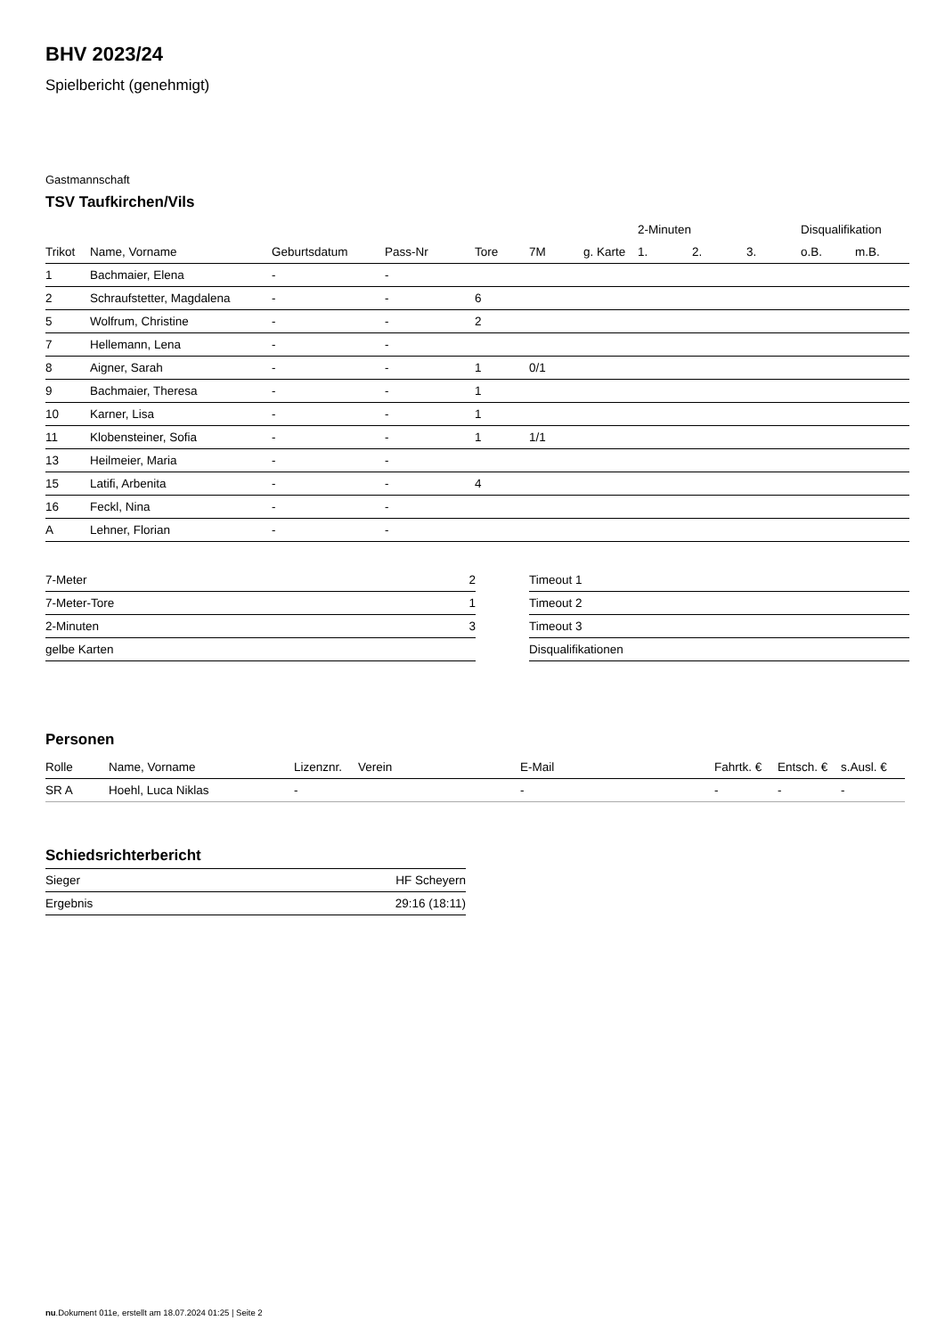BHV 2023/24
Spielbericht (genehmigt)
Gastmannschaft
TSV Taufkirchen/Vils
| | | | | | | | 2-Minuten | | | Disqualifikation | |
| --- | --- | --- | --- | --- | --- | --- | --- | --- | --- | --- | --- |
| Trikot | Name, Vorname | Geburtsdatum | Pass-Nr | Tore | 7M | g. Karte | 1. | 2. | 3. | o.B. | m.B. |
| 1 | Bachmaier, Elena | - | - | | | | | | | | |
| 2 | Schraufstetter, Magdalena | - | - | 6 | | | | | | | |
| 5 | Wolfrum, Christine | - | - | 2 | | | | | | | |
| 7 | Hellemann, Lena | - | - | | | | | | | | |
| 8 | Aigner, Sarah | - | - | 1 | 0/1 | | | | | | |
| 9 | Bachmaier, Theresa | - | - | 1 | | | | | | | |
| 10 | Karner, Lisa | - | - | 1 | | | | | | | |
| 11 | Klobensteiner, Sofia | - | - | 1 | 1/1 | | | | | | |
| 13 | Heilmeier, Maria | - | - | | | | | | | | |
| 15 | Latifi, Arbenita | - | - | 4 | | | | | | | |
| 16 | Feckl, Nina | - | - | | | | | | | | |
| A | Lehner, Florian | - | - | | | | | | | | |
| 7-Meter | 2 |
| 7-Meter-Tore | 1 |
| 2-Minuten | 3 |
| gelbe Karten | |
| Timeout 1 |
| Timeout 2 |
| Timeout 3 |
| Disqualifikationen |
Personen
| Rolle | Name, Vorname | Lizenznr. | Verein | E-Mail | Fahrtk. € | Entsch. € | s.Ausl. € |
| --- | --- | --- | --- | --- | --- | --- | --- |
| SR A | Hoehl, Luca Niklas | - | | - | - | - | - |
Schiedsrichterbericht
| Sieger | HF Scheyern |
| Ergebnis | 29:16 (18:11) |
nu.Dokument 011e, erstellt am 18.07.2024 01:25 | Seite 2